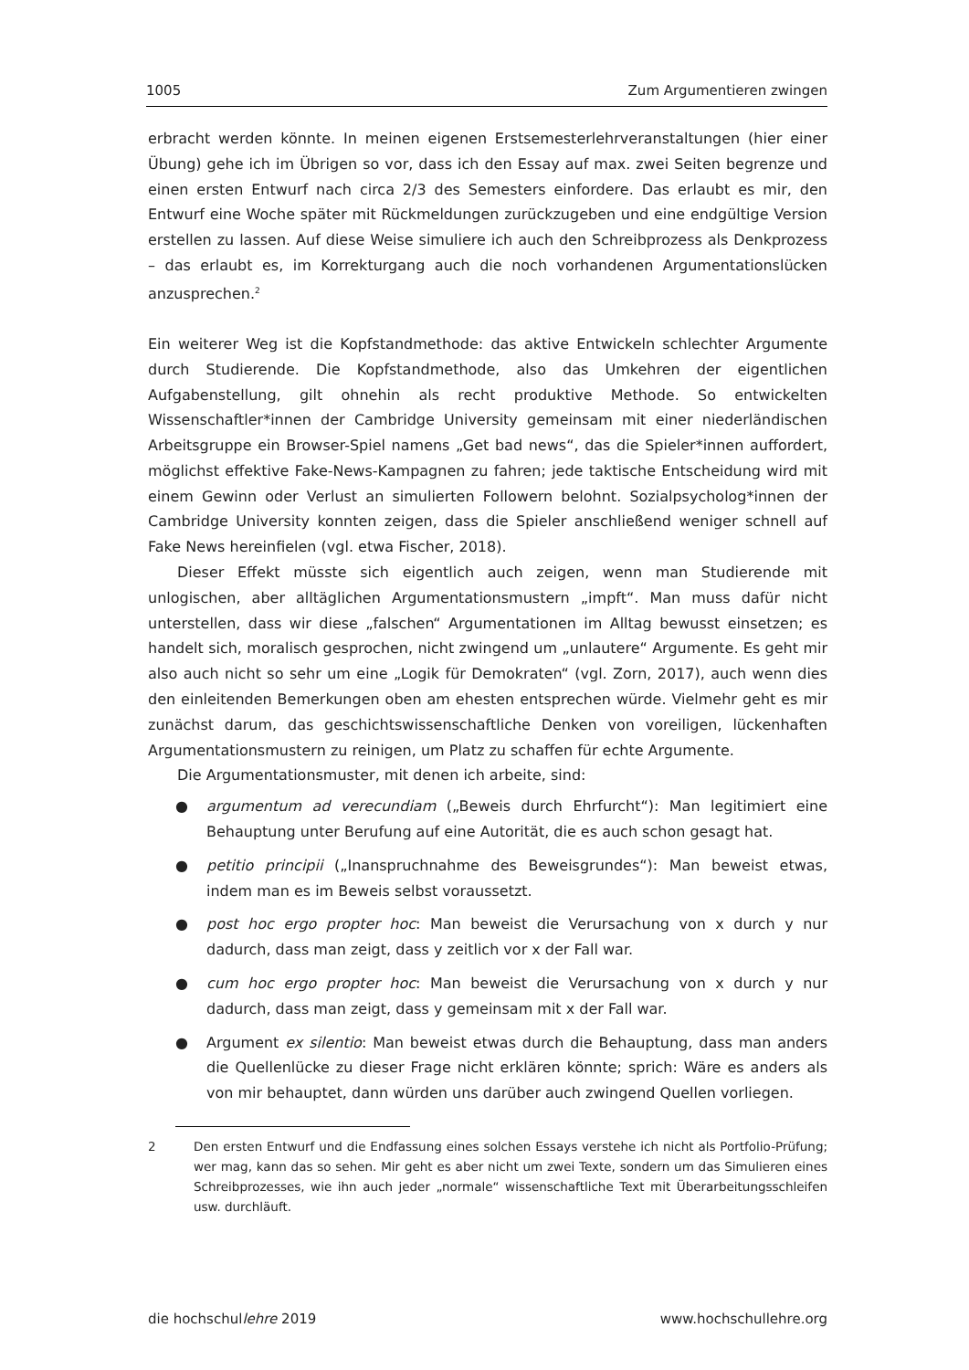1005 Zum Argumentieren zwingen
erbracht werden könnte. In meinen eigenen Erstsemesterlehrveranstaltungen (hier einer Übung) gehe ich im Übrigen so vor, dass ich den Essay auf max. zwei Seiten begrenze und einen ersten Entwurf nach circa 2/3 des Semesters einfordere. Das erlaubt es mir, den Entwurf eine Woche später mit Rückmeldungen zurückzugeben und eine endgültige Version erstellen zu lassen. Auf diese Weise simuliere ich auch den Schreibprozess als Denkprozess – das erlaubt es, im Korrekturgang auch die noch vorhandenen Argumentationslücken anzusprechen.<sup>2</sup>
Ein weiterer Weg ist die Kopfstandmethode: das aktive Entwickeln schlechter Argumente durch Studierende. Die Kopfstandmethode, also das Umkehren der eigentlichen Aufgabenstellung, gilt ohnehin als recht produktive Methode. So entwickelten Wissenschaftler*innen der Cambridge University gemeinsam mit einer niederländischen Arbeitsgruppe ein Browser-Spiel namens „Get bad news“, das die Spieler*innen auffordert, möglichst effektive Fake-News-Kampagnen zu fahren; jede taktische Entscheidung wird mit einem Gewinn oder Verlust an simulierten Followern belohnt. Sozialpsycholog*innen der Cambridge University konnten zeigen, dass die Spieler anschließend weniger schnell auf Fake News hereinfielen (vgl. etwa Fischer, 2018).
Dieser Effekt müsste sich eigentlich auch zeigen, wenn man Studierende mit unlogischen, aber alltäglichen Argumentationsmustern „impft“. Man muss dafür nicht unterstellen, dass wir diese „falschen“ Argumentationen im Alltag bewusst einsetzen; es handelt sich, moralisch gesprochen, nicht zwingend um „unlautere“ Argumente. Es geht mir also auch nicht so sehr um eine „Logik für Demokraten“ (vgl. Zorn, 2017), auch wenn dies den einleitenden Bemerkungen oben am ehesten entsprechen würde. Vielmehr geht es mir zunächst darum, das geschichtswissenschaftliche Denken von voreiligen, lückenhaften Argumentationsmustern zu reinigen, um Platz zu schaffen für echte Argumente.
Die Argumentationsmuster, mit denen ich arbeite, sind:
● argumentum ad verecundiam („Beweis durch Ehrfurcht“): Man legitimiert eine Behauptung unter Berufung auf eine Autorität, die es auch schon gesagt hat.
● petitio principii („Inanspruchnahme des Beweisgrundes“): Man beweist etwas, indem man es im Beweis selbst voraussetzt.
● post hoc ergo propter hoc: Man beweist die Verursachung von x durch y nur dadurch, dass man zeigt, dass y zeitlich vor x der Fall war.
● cum hoc ergo propter hoc: Man beweist die Verursachung von x durch y nur dadurch, dass man zeigt, dass y gemeinsam mit x der Fall war.
● Argument ex silentio: Man beweist etwas durch die Behauptung, dass man anders die Quellenlücke zu dieser Frage nicht erklären könnte; sprich: Wäre es anders als von mir behauptet, dann würden uns darüber auch zwingend Quellen vorliegen.
2 Den ersten Entwurf und die Endfassung eines solchen Essays verstehe ich nicht als Portfolio-Prüfung; wer mag, kann das so sehen. Mir geht es aber nicht um zwei Texte, sondern um das Simulieren eines Schreibprozesses, wie ihn auch jeder „normale“ wissenschaftliche Text mit Überarbeitungsschleifen usw. durchläuft.
die hochschullehre 2019 www.hochschullehre.org